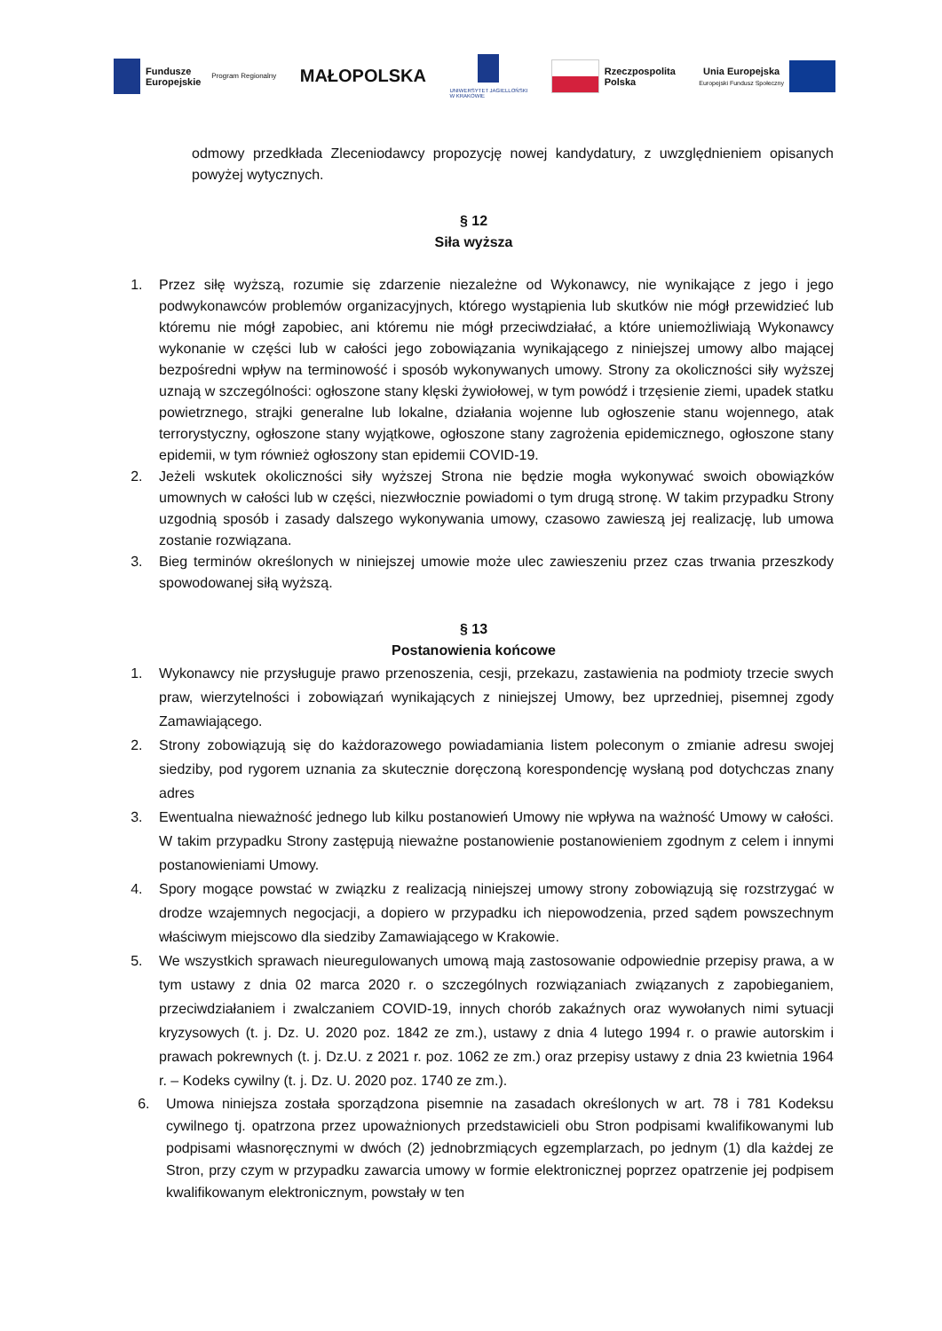Fundusze
Europejskie
Program Regionalny
MAŁOPOLSKA
UNIWERSYTET JAGIELLOŃSKI
W KRAKOWIE
Rzeczpospolita
Polska
Unia Europejska
Europejski Fundusz Społeczny
odmowy przedkłada Zleceniodawcy propozycję nowej kandydatury, z uwzględnieniem opisanych powyżej wytycznych.
§ 12
Siła wyższa
1. Przez siłę wyższą, rozumie się zdarzenie niezależne od Wykonawcy, nie wynikające z jego i jego podwykonawców problemów organizacyjnych, którego wystąpienia lub skutków nie mógł przewidzieć lub któremu nie mógł zapobiec, ani któremu nie mógł przeciwdziałać, a które uniemożliwiają Wykonawcy wykonanie w części lub w całości jego zobowiązania wynikającego z niniejszej umowy albo mającej bezpośredni wpływ na terminowość i sposób wykonywanych umowy. Strony za okoliczności siły wyższej uznają w szczególności: ogłoszone stany klęski żywiołowej, w tym powódź i trzęsienie ziemi, upadek statku powietrznego, strajki generalne lub lokalne, działania wojenne lub ogłoszenie stanu wojennego, atak terrorystyczny, ogłoszone stany wyjątkowe, ogłoszone stany zagrożenia epidemicznego, ogłoszone stany epidemii, w tym również ogłoszony stan epidemii COVID-19.
2. Jeżeli wskutek okoliczności siły wyższej Strona nie będzie mogła wykonywać swoich obowiązków umownych w całości lub w części, niezwłocznie powiadomi o tym drugą stronę. W takim przypadku Strony uzgodnią sposób i zasady dalszego wykonywania umowy, czasowo zawieszą jej realizację, lub umowa zostanie rozwiązana.
3. Bieg terminów określonych w niniejszej umowie może ulec zawieszeniu przez czas trwania przeszkody spowodowanej siłą wyższą.
§ 13
Postanowienia końcowe
1. Wykonawcy nie przysługuje prawo przenoszenia, cesji, przekazu, zastawienia na podmioty trzecie swych praw, wierzytelności i zobowiązań wynikających z niniejszej Umowy, bez uprzedniej, pisemnej zgody Zamawiającego.
2. Strony zobowiązują się do każdorazowego powiadamiania listem poleconym o zmianie adresu swojej siedziby, pod rygorem uznania za skutecznie doręczoną korespondencję wysłaną pod dotychczas znany adres
3. Ewentualna nieważność jednego lub kilku postanowień Umowy nie wpływa na ważność Umowy w całości. W takim przypadku Strony zastępują nieważne postanowienie postanowieniem zgodnym z celem i innymi postanowieniami Umowy.
4. Spory mogące powstać w związku z realizacją niniejszej umowy strony zobowiązują się rozstrzygać w drodze wzajemnych negocjacji, a dopiero w przypadku ich niepowodzenia, przed sądem powszechnym właściwym miejscowo dla siedziby Zamawiającego w Krakowie.
5. We wszystkich sprawach nieuregulowanych umową mają zastosowanie odpowiednie przepisy prawa, a w tym ustawy z dnia 02 marca 2020 r. o szczególnych rozwiązaniach związanych z zapobieganiem, przeciwdziałaniem i zwalczaniem COVID-19, innych chorób zakaźnych oraz wywołanych nimi sytuacji kryzysowych (t. j. Dz. U. 2020 poz. 1842 ze zm.), ustawy z dnia 4 lutego 1994 r. o prawie autorskim i prawach pokrewnych (t. j. Dz.U. z 2021 r. poz. 1062 ze zm.) oraz przepisy ustawy z dnia 23 kwietnia 1964 r. – Kodeks cywilny (t. j. Dz. U. 2020 poz. 1740 ze zm.).
6. Umowa niniejsza została sporządzona pisemnie na zasadach określonych w art. 78 i 781 Kodeksu cywilnego tj. opatrzona przez upoważnionych przedstawicieli obu Stron podpisami kwalifikowanymi lub podpisami własnoręcznymi w dwóch (2) jednobrzmiących egzemplarzach, po jednym (1) dla każdej ze Stron, przy czym w przypadku zawarcia umowy w formie elektronicznej poprzez opatrzenie jej podpisem kwalifikowanym elektronicznym, powstały w ten